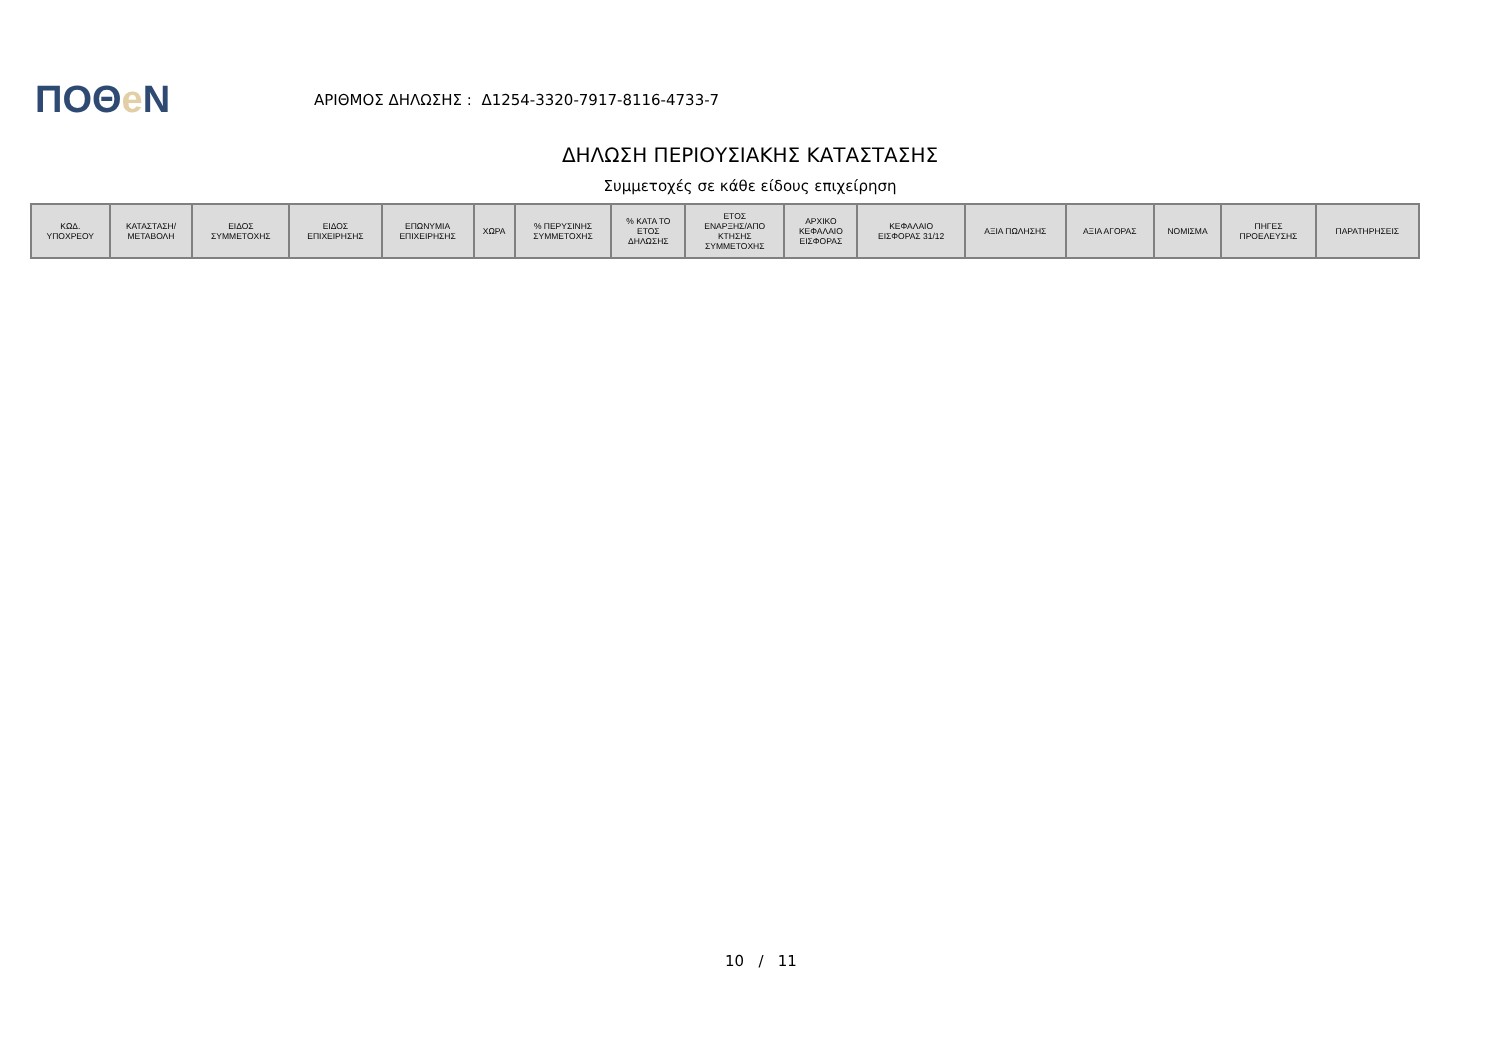ΠΟΘe Ν
ΑΡΙΘΜΟΣ ΔΗΛΩΣΗΣ : Δ1254-3320-7917-8116-4733-7
ΔΗΛΩΣΗ ΠΕΡΙΟΥΣΙΑΚΗΣ ΚΑΤΑΣΤΑΣΗΣ
Συμμετοχές σε κάθε είδους επιχείρηση
| ΚΩΔ. ΥΠΟΧΡΕΟΥ | ΚΑΤΑΣΤΑΣΗ/ ΜΕΤΑΒΟΛΗ | ΕΙΔΟΣ ΣΥΜΜΕΤΟΧΗΣ | ΕΙΔΟΣ ΕΠΙΧΕΙΡΗΣΗΣ | ΕΠΩΝΥΜΙΑ ΕΠΙΧΕΙΡΗΣΗΣ | ΧΩΡΑ | % ΠΕΡΥΣΙΝΗΣ ΣΥΜΜΕΤΟΧΗΣ | % ΚΑΤΑ ΤΟ ΕΤΟΣ ΔΗΛΩΣΗΣ | ΕΤΟΣ ΕΝΑΡΞΗΣ/ΑΠΟ ΚΤΗΣΗΣ ΣΥΜΜΕΤΟΧΗΣ | ΑΡΧΙΚΟ ΚΕΦΑΛΑΙΟ ΕΙΣΦΟΡΑΣ | ΚΕΦΑΛΑΙΟ ΕΙΣΦΟΡΑΣ 31/12 | ΑΞΙΑ ΠΩΛΗΣΗΣ | ΑΞΙΑ ΑΓΟΡΑΣ | ΝΟΜΙΣΜΑ | ΠΗΓΕΣ ΠΡΟΕΛΕΥΣΗΣ | ΠΑΡΑΤΗΡΗΣΕΙΣ |
| --- | --- | --- | --- | --- | --- | --- | --- | --- | --- | --- | --- | --- | --- | --- | --- |
10 / 11